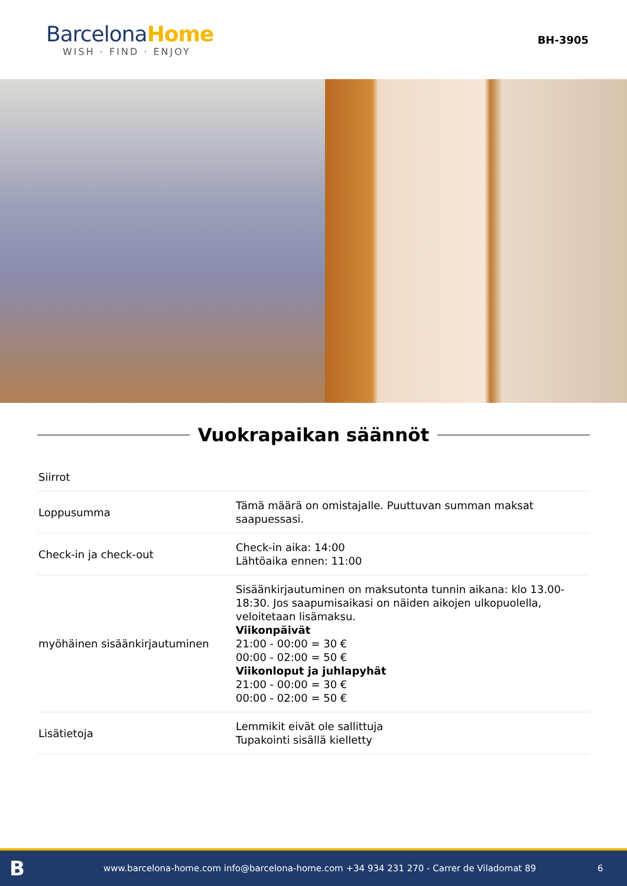BarcelonaHome
WISH · FIND · ENJOY
BH-3905
Vuokrapaikan säännöt
| Siirrot | |
| Loppusumma | Tämä määrä on omistajalle. Puuttuvan summan maksat saapuessasi. |
| Check-in ja check-out | Check-in aika: 14:00 Lähtöaika ennen: 11:00 |
| myöhäinen sisäänkirjautuminen | Sisäänkirjautuminen on maksutonta tunnin aikana: klo 13.00-18:30. Jos saapumisaikasi on näiden aikojen ulkopuolella, veloitetaan lisämaksu. Viikonpäivät 21:00 - 00:00 = 30 € 00:00 - 02:00 = 50 € Viikonloput ja juhlapyhät 21:00 - 00:00 = 30 € 00:00 - 02:00 = 50 € |
| Lisätietoja | Lemmikit eivät ole sallittuja Tupakointi sisällä kielletty |
B
www.barcelona-home.com info@barcelona-home.com +34 934 231 270 - Carrer de Viladomat 89
6